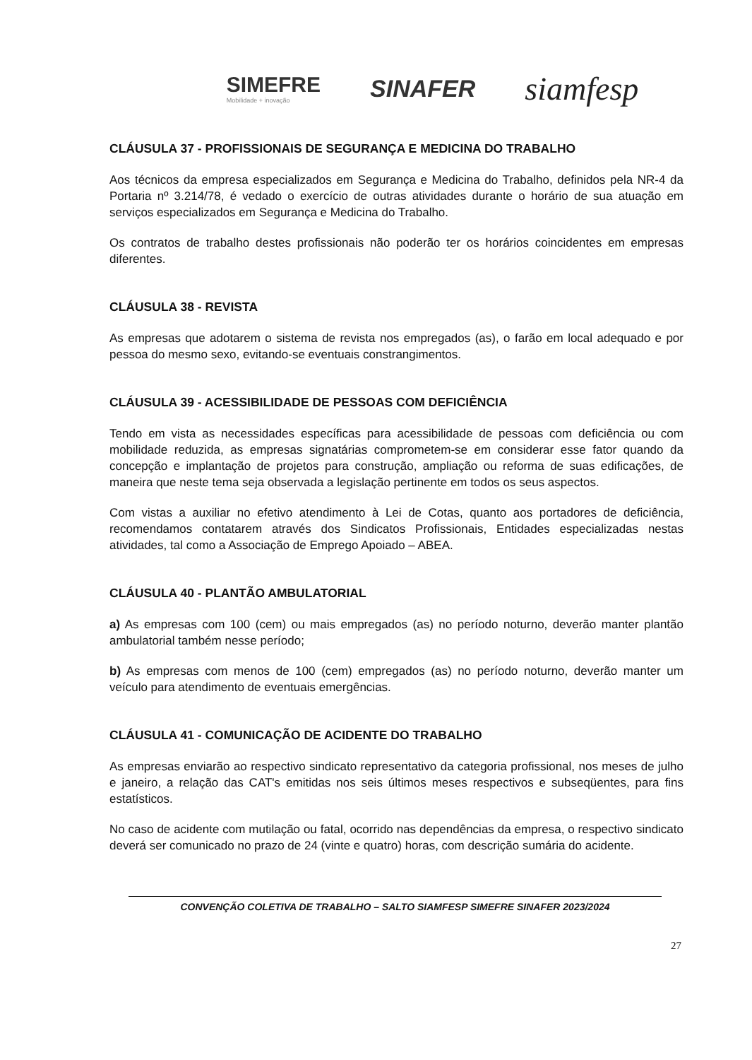SIMEFRE
Mobilidade + inovação
SINAFER
siamfesp
CLÁUSULA 37 - PROFISSIONAIS DE SEGURANÇA E MEDICINA DO TRABALHO
Aos técnicos da empresa especializados em Segurança e Medicina do Trabalho, definidos pela NR-4 da Portaria nº 3.214/78, é vedado o exercício de outras atividades durante o horário de sua atuação em serviços especializados em Segurança e Medicina do Trabalho.
Os contratos de trabalho destes profissionais não poderão ter os horários coincidentes em empresas diferentes.
CLÁUSULA 38 - REVISTA
As empresas que adotarem o sistema de revista nos empregados (as), o farão em local adequado e por pessoa do mesmo sexo, evitando-se eventuais constrangimentos.
CLÁUSULA 39 - ACESSIBILIDADE DE PESSOAS COM DEFICIÊNCIA
Tendo em vista as necessidades específicas para acessibilidade de pessoas com deficiência ou com mobilidade reduzida, as empresas signatárias comprometem-se em considerar esse fator quando da concepção e implantação de projetos para construção, ampliação ou reforma de suas edificações, de maneira que neste tema seja observada a legislação pertinente em todos os seus aspectos.
Com vistas a auxiliar no efetivo atendimento à Lei de Cotas, quanto aos portadores de deficiência, recomendamos contatarem através dos Sindicatos Profissionais, Entidades especializadas nestas atividades, tal como a Associação de Emprego Apoiado – ABEA.
CLÁUSULA 40 - PLANTÃO AMBULATORIAL
a) As empresas com 100 (cem) ou mais empregados (as) no período noturno, deverão manter plantão ambulatorial também nesse período;
b) As empresas com menos de 100 (cem) empregados (as) no período noturno, deverão manter um veículo para atendimento de eventuais emergências.
CLÁUSULA 41 - COMUNICAÇÃO DE ACIDENTE DO TRABALHO
As empresas enviarão ao respectivo sindicato representativo da categoria profissional, nos meses de julho e janeiro, a relação das CAT's emitidas nos seis últimos meses respectivos e subseqüentes, para fins estatísticos.
No caso de acidente com mutilação ou fatal, ocorrido nas dependências da empresa, o respectivo sindicato deverá ser comunicado no prazo de 24 (vinte e quatro) horas, com descrição sumária do acidente.
CONVENÇÃO COLETIVA DE TRABALHO – SALTO SIAMFESP SIMEFRE SINAFER 2023/2024
27